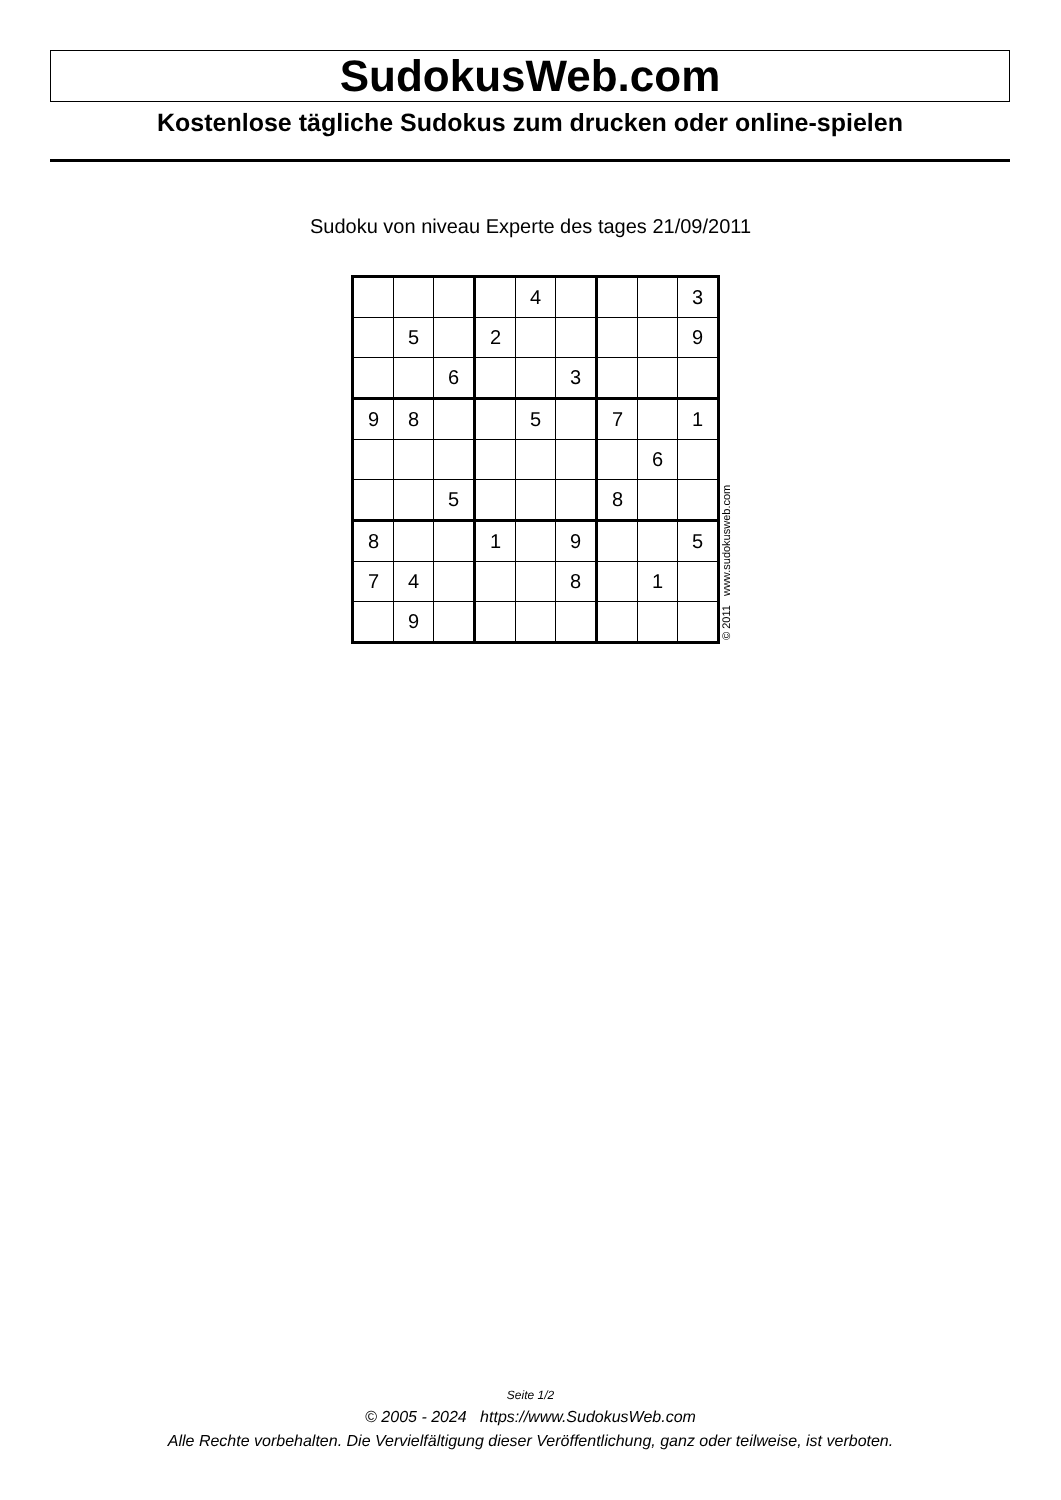SudokusWeb.com
Kostenlose tägliche Sudokus zum drucken oder online-spielen
Sudoku von niveau Experte des tages 21/09/2011
| | | | | 4 | | | | 3 |
| | 5 | | 2 | | | | | 9 |
| | | 6 | | | 3 | | | |
| 9 | 8 | | | 5 | | 7 | | 1 |
| | | | | | | | 6 | |
| | | 5 | | | | 8 | | |
| 8 | | | 1 | | 9 | | | 5 |
| 7 | 4 | | | | 8 | | 1 | |
| | 9 | | | | | | | |
© 2011 www.sudokusweb.com
Seite 1/2
© 2005 - 2024 https://www.SudokusWeb.com
Alle Rechte vorbehalten. Die Vervielfältigung dieser Veröffentlichung, ganz oder teilweise, ist verboten.